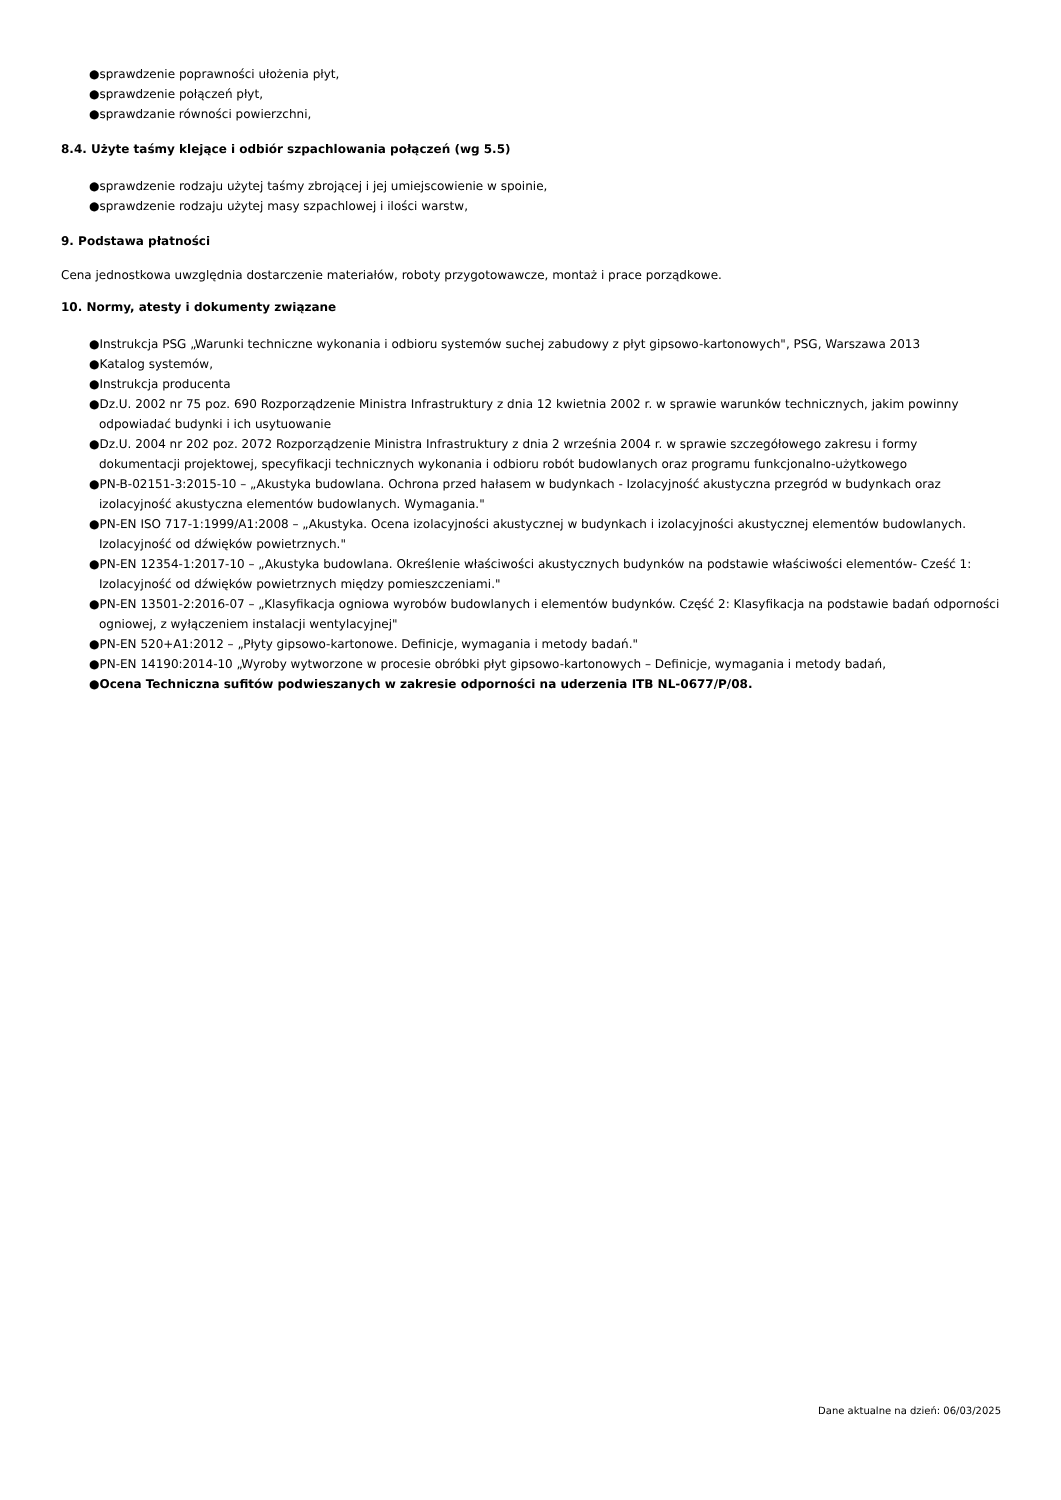●sprawdzenie poprawności ułożenia płyt,
●sprawdzenie połączeń płyt,
●sprawdzanie równości powierzchni,
8.4. Użyte taśmy klejące i odbiór szpachlowania połączeń (wg 5.5)
●sprawdzenie rodzaju użytej taśmy zbrojącej i jej umiejscowienie w spoinie,
●sprawdzenie rodzaju użytej masy szpachlowej i ilości warstw,
9. Podstawa płatności
Cena jednostkowa uwzględnia dostarczenie materiałów, roboty przygotowawcze, montaż i prace porządkowe.
10. Normy, atesty i dokumenty związane
●Instrukcja PSG „Warunki techniczne wykonania i odbioru systemów suchej zabudowy z płyt gipsowo-kartonowych", PSG, Warszawa 2013
●Katalog systemów,
●Instrukcja producenta
●Dz.U. 2002 nr 75 poz. 690 Rozporządzenie Ministra Infrastruktury z dnia 12 kwietnia 2002 r. w sprawie warunków technicznych, jakim powinny odpowiadać budynki i ich usytuowanie
●Dz.U. 2004 nr 202 poz. 2072 Rozporządzenie Ministra Infrastruktury z dnia 2 września 2004 r. w sprawie szczegółowego zakresu i formy dokumentacji projektowej, specyfikacji technicznych wykonania i odbioru robót budowlanych oraz programu funkcjonalno-użytkowego
●PN-B-02151-3:2015-10 – „Akustyka budowlana. Ochrona przed hałasem w budynkach - Izolacyjność akustyczna przegród w budynkach oraz izolacyjność akustyczna elementów budowlanych. Wymagania."
●PN-EN ISO 717-1:1999/A1:2008 – „Akustyka. Ocena izolacyjności akustycznej w budynkach i izolacyjności akustycznej elementów budowlanych. Izolacyjność od dźwięków powietrznych."
●PN-EN 12354-1:2017-10 – „Akustyka budowlana. Określenie właściwości akustycznych budynków na podstawie właściwości elementów- Cześć 1: Izolacyjność od dźwięków powietrznych między pomieszczeniami."
●PN-EN 13501-2:2016-07 – „Klasyfikacja ogniowa wyrobów budowlanych i elementów budynków. Część 2: Klasyfikacja na podstawie badań odporności ogniowej, z wyłączeniem instalacji wentylacyjnej"
●PN-EN 520+A1:2012 – „Płyty gipsowo-kartonowe. Definicje, wymagania i metody badań."
●PN-EN 14190:2014-10 „Wyroby wytworzone w procesie obróbki płyt gipsowo-kartonowych – Definicje, wymagania i metody badań,
●Ocena Techniczna sufitów podwieszanych w zakresie odporności na uderzenia ITB NL-0677/P/08.
Dane aktualne na dzień: 06/03/2025